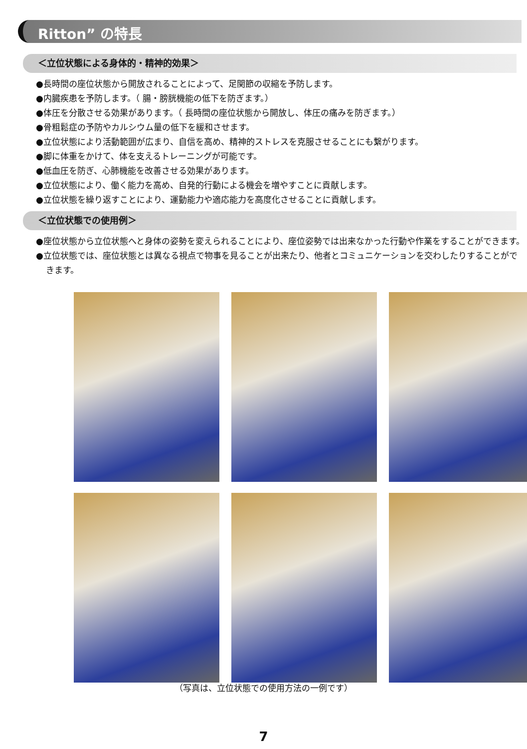Ritton” の特長
＜立位状態による身体的・精神的効果＞
●長時間の座位状態から開放されることによって、足関節の収縮を予防します。
●内臓疾患を予防します。（ 腸・膀胱機能の低下を防ぎます。）
●体圧を分散させる効果があります。（ 長時間の座位状態から開放し、体圧の痛みを防ぎます。）
●骨粗鬆症の予防やカルシウム量の低下を緩和させます。
●立位状態により活動範囲が広まり、自信を高め、精神的ストレスを克服させることにも繋がります。
●脚に体重をかけて、体を支えるトレーニングが可能です。
●低血圧を防ぎ、心肺機能を改善させる効果があります。
●立位状態により、働く能力を高め、自発的行動による機会を増やすことに貢献します。
●立位状態を繰り返すことにより、運動能力や適応能力を高度化させることに貢献します。
＜立位状態での使用例＞
●座位状態から立位状態へと身体の姿勢を変えられることにより、座位姿勢では出来なかった行動や作業をすることができます。
●立位状態では、座位状態とは異なる視点で物事を見ることが出来たり、他者とコミュニケーションを交わしたりすることができます。
（写真は、立位状態での使用方法の一例です）
7